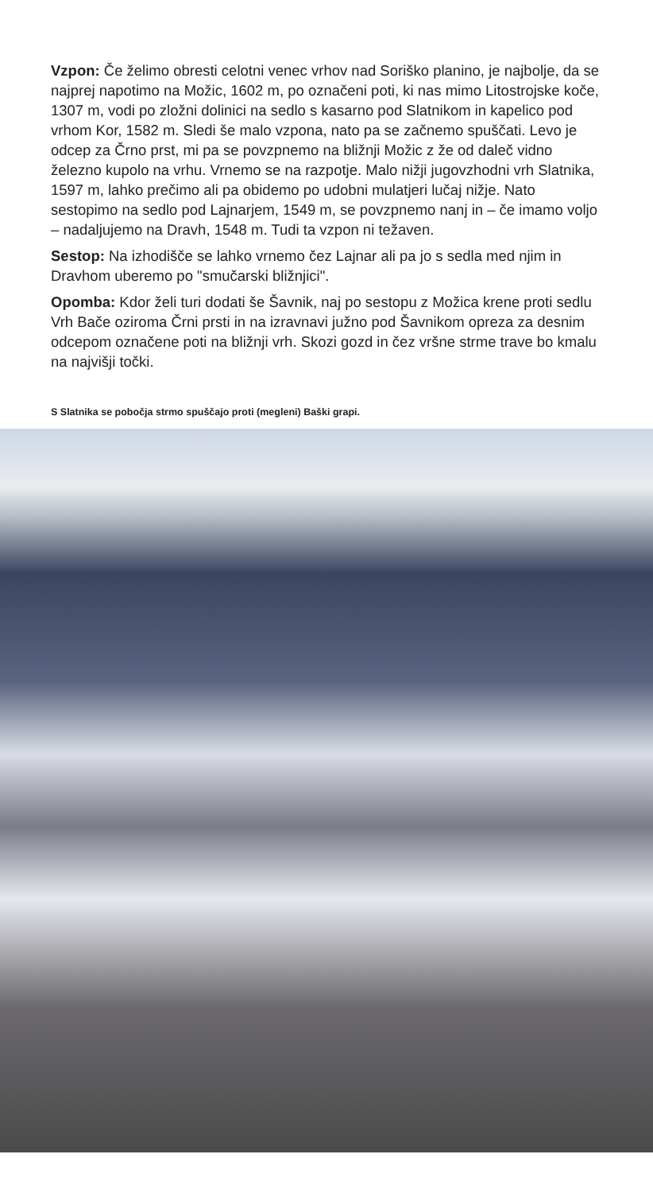Vzpon: Če želimo obresti celotni venec vrhov nad Soriško planino, je najbolje, da se najprej napotimo na Možic, 1602 m, po označeni poti, ki nas mimo Litostrojske koče, 1307 m, vodi po zložni dolinici na sedlo s kasarno pod Slatnikom in kapelico pod vrhom Kor, 1582 m. Sledi še malo vzpona, nato pa se začnemo spuščati. Levo je odcep za Črno prst, mi pa se povzpnemo na bližnji Možic z že od daleč vidno železno kupolo na vrhu. Vrnemo se na razpotje. Malo nižji jugovzhodni vrh Slatnika, 1597 m, lahko prečimo ali pa obidemo po udobni mulatjeri lučaj nižje. Nato sestopimo na sedlo pod Lajnarjem, 1549 m, se povzpnemo nanj in – če imamo voljo – nadaljujemo na Dravh, 1548 m. Tudi ta vzpon ni težaven.
Sestop: Na izhodišče se lahko vrnemo čez Lajnar ali pa jo s sedla med njim in Dravhom uberemo po "smučarski bližnjici".
Opomba: Kdor želi turi dodati še Šavnik, naj po sestopu z Možica krene proti sedlu Vrh Bače oziroma Črni prsti in na izravnavi južno pod Šavnikom opreza za desnim odcepom označene poti na bližnji vrh. Skozi gozd in čez vršne strme trave bo kmalu na najvišji točki.
S Slatnika se pobočja strmo spuščajo proti (megleni) Baški grapi.